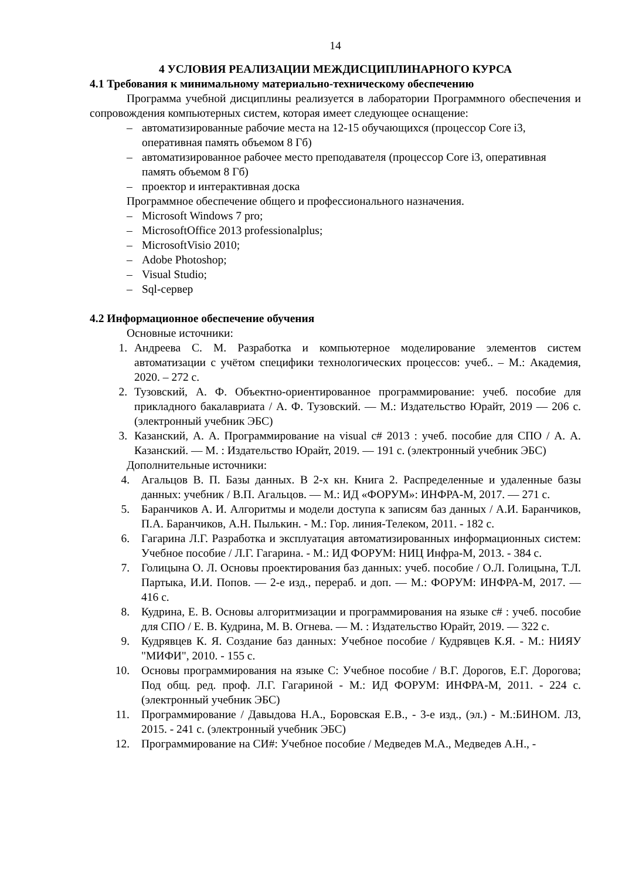14
4 УСЛОВИЯ РЕАЛИЗАЦИИ МЕЖДИСЦИПЛИНАРНОГО КУРСА
4.1 Требования к минимальному материально-техническому обеспечению
Программа учебной дисциплины реализуется в лаборатории Программного обеспечения и сопровождения компьютерных систем, которая имеет следующее оснащение:
– автоматизированные рабочие места на 12-15 обучающихся (процессор Core i3, оперативная память объемом 8 Гб)
– автоматизированное рабочее место преподавателя (процессор Core i3, оперативная память объемом 8 Гб)
– проектор и интерактивная доска
Программное обеспечение общего и профессионального назначения.
– Microsoft Windows 7 pro;
– MicrosoftOffice 2013 professionalplus;
– MicrosoftVisio 2010;
– Adobe Photoshop;
– Visual Studio;
– Sql-сервер
4.2 Информационное обеспечение обучения
Основные источники:
1. Андреева С. М. Разработка и компьютерное моделирование элементов систем автоматизации с учётом специфики технологических процессов: учеб.. – М.: Академия, 2020. – 272 с.
2. Тузовский, А. Ф. Объектно-ориентированное программирование: учеб. пособие для прикладного бакалавриата / А. Ф. Тузовский. — М.: Издательство Юрайт, 2019 — 206 с. (электронный учебник ЭБС)
3. Казанский, А. А. Программирование на visual c# 2013 : учеб. пособие для СПО / А. А. Казанский. — М. : Издательство Юрайт, 2019. — 191 с. (электронный учебник ЭБС)
Дополнительные источники:
4. Агальцов В. П. Базы данных. В 2-х кн. Книга 2. Распределенные и удаленные базы данных: учебник / В.П. Агальцов. — М.: ИД «ФОРУМ»: ИНФРА-М, 2017. — 271 с.
5. Баранчиков А. И. Алгоритмы и модели доступа к записям баз данных / А.И. Баранчиков, П.А. Баранчиков, А.Н. Пылькин. - М.: Гор. линия-Телеком, 2011. - 182 с.
6. Гагарина Л.Г. Разработка и эксплуатация автоматизированных информационных систем: Учебное пособие / Л.Г. Гагарина. - М.: ИД ФОРУМ: НИЦ Инфра-М, 2013. - 384 с.
7. Голицына О. Л. Основы проектирования баз данных: учеб. пособие / О.Л. Голицына, Т.Л. Партыка, И.И. Попов. — 2-е изд., перераб. и доп. — М.: ФОРУМ: ИНФРА-М, 2017. — 416 с.
8. Кудрина, Е. В. Основы алгоритмизации и программирования на языке c# : учеб. пособие для СПО / Е. В. Кудрина, М. В. Огнева. — М. : Издательство Юрайт, 2019. — 322 с.
9. Кудрявцев К. Я. Создание баз данных: Учебное пособие / Кудрявцев К.Я. - М.: НИЯУ "МИФИ", 2010. - 155 с.
10. Основы программирования на языке С: Учебное пособие / В.Г. Дорогов, Е.Г. Дорогова; Под общ. ред. проф. Л.Г. Гагариной - М.: ИД ФОРУМ: ИНФРА-М, 2011. - 224 с. (электронный учебник ЭБС)
11. Программирование / Давыдова Н.А., Боровская Е.В., - 3-е изд., (эл.) - М.:БИНОМ. ЛЗ, 2015. - 241 с. (электронный учебник ЭБС)
12. Программирование на СИ#: Учебное пособие / Медведев М.А., Медведев А.Н., -